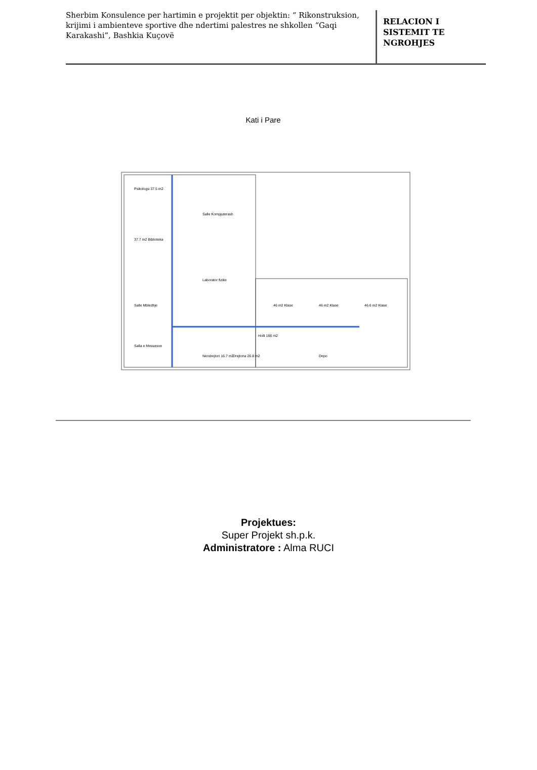Sherbim Konsulence per hartimin e projektit per objektin: “ Rikonstruksion, krijimi i ambienteve sportive dhe ndertimi palestres ne shkollen “Gaqi Karakashi”, Bashkia Kuçovë
RELACION I
SISTEMIT TE
NGROHJES
Kati i Pare
Psikologu 37.5 m2
37.7 m2 Biblioteka
Salle Mbledhje
Salla e Mesuesve
Salle Kompjuterash
Laborator fizike
46 m2 Klase
46 m2 Klase
46.6 m2 Klase
Holli 166 m2
Nendrejtori 16.7 m2
Drejtoria 26.8 m2
Depo
Projektues:
Super Projekt sh.p.k.
Administratore : Alma RUCI